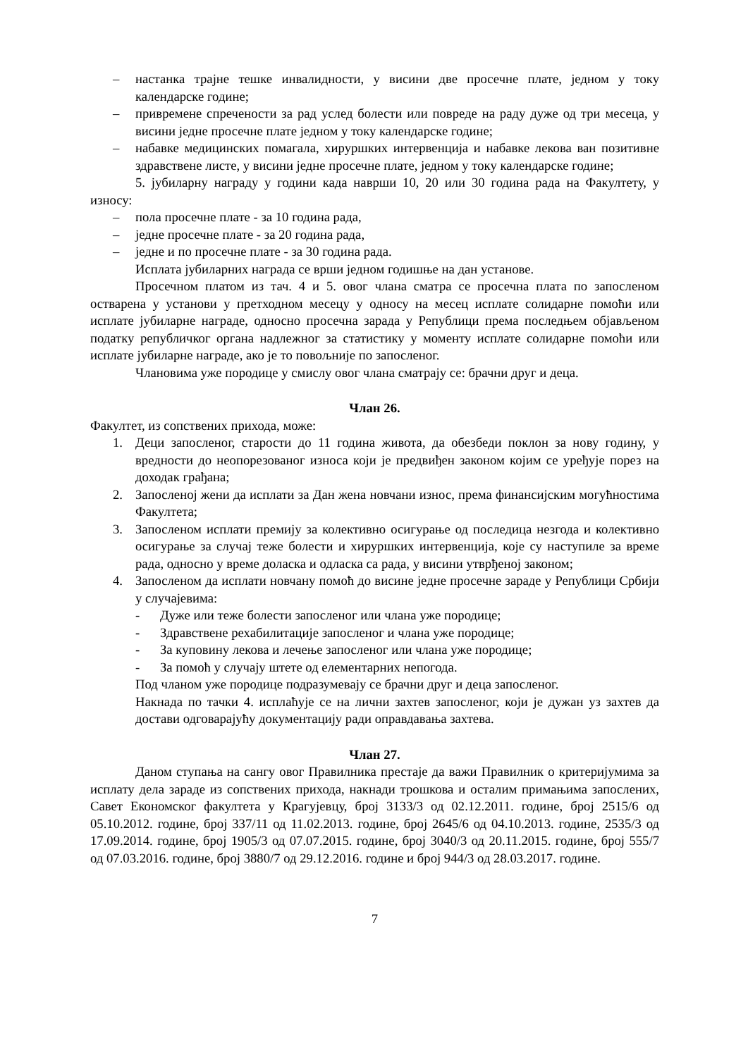– настанка трајне тешке инвалидности, у висини две просечне плате, једном у току календарске године;
– привремене спречености за рад услед болести или повреде на раду дуже од три месеца, у висини једне просечне плате једном у току календарске године;
– набавке медицинских помагала, хируршких интервенција и набавке лекова ван позитивне здравствене листе, у висини једне просечне плате, једном у току календарске године;
5. јубиларну награду у години када наврши 10, 20 или 30 година рада на Факултету, у износу:
– пола просечне плате - за 10 година рада,
– једне просечне плате - за 20 година рада,
– једне и по просечне плате - за 30 година рада.
Исплата јубиларних награда се врши једном годишње на дан установе.
Просечном платом из тач. 4 и 5. овог члана сматра се просечна плата по запосленом остварена у установи у претходном месецу у односу на месец исплате солидарне помоћи или исплате јубиларне награде, односно просечна зарада у Републици према последњем објављеном податку републичког органа надлежног за статистику у моменту исплате солидарне помоћи или исплате јубиларне награде, ако је то повољније по запосленог.
Члановима уже породице у смислу овог члана сматрају се: брачни друг и деца.
Члан 26.
Факултет, из сопствених прихода, може:
1. Деци запосленог, старости до 11 година живота, да обезбеди поклон за нову годину, у вредности до неопорезованог износа који је предвиђен законом којим се уређује порез на доходак грађана;
2. Запосленој жени да исплати за Дан жена новчани износ, према финансијским могућностима Факултета;
3. Запосленом исплати премију за колективно осигурање од последица незгода и колективно осигурање за случај теже болести и хируршких интервенција, које су наступиле за време рада, односно у време доласка и одласка са рада, у висини утврђеној законом;
4. Запосленом да исплати новчану помоћ до висине једне просечне зараде у Републици Србији у случајевима:
- Дуже или теже болести запосленог или члана уже породице;
- Здравствене рехабилитације запосленог и члана уже породице;
- За куповину лекова и лечење запосленог или члана уже породице;
- За помоћ у случају штете од елементарних непогода.
Под чланом уже породице подразумевају се брачни друг и деца запосленог.
Накнада по тачки 4. исплаћује се на лични захтев запосленог, који је дужан уз захтев да достави одговарајућу документацију ради оправдавања захтева.
Члан 27.
Даном ступања на сангу овог Правилника престаје да важи Правилник о критеријумима за исплату дела зараде из сопствених прихода, накнади трошкова и осталим примањима запослених, Савет Економског факултета у Крагујевцу, број 3133/3 од 02.12.2011. године, број 2515/6 од 05.10.2012. године, број 337/11 од 11.02.2013. године, број 2645/6 од 04.10.2013. године, 2535/3 од 17.09.2014. године, број 1905/3 од 07.07.2015. године, број 3040/3 од 20.11.2015. године, број 555/7 од 07.03.2016. године, број 3880/7 од 29.12.2016. године и број 944/3 од 28.03.2017. године.
7